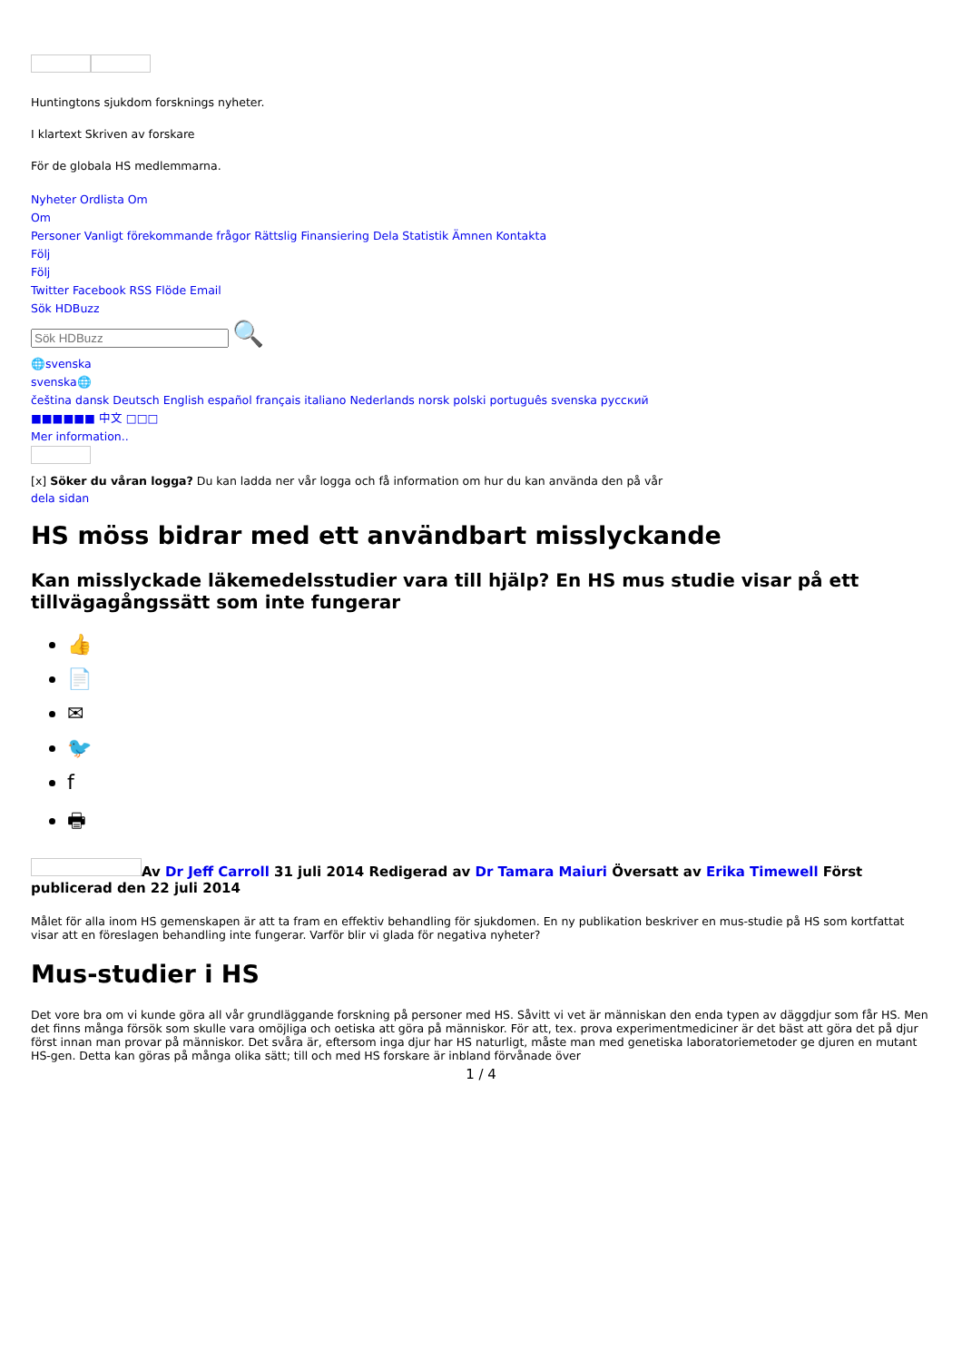Huntingtons sjukdom forsknings nyheter.
I klartext Skriven av forskare
För de globala HS medlemmarna.
Nyheter Ordlista Om
Om
Personer Vanligt förekommande frågor Rättslig Finansiering Dela Statistik Ämnen Kontakta
Följ
Följ
Twitter Facebook RSS Flöde Email
Sök HDBuzz
🔍
🌐svenska
svenska🌐
čeština dansk Deutsch English español français italiano Nederlands norsk polski português svenska русский
■■■■■■ 中文 □□□
Mer information..
[x] Söker du våran logga? Du kan ladda ner vår logga och få information om hur du kan använda den på vår
dela sidan
HS möss bidrar med ett användbart misslyckande
Kan misslyckade läkemedelsstudier vara till hjälp? En HS mus studie visar på ett tillvägagångssätt som inte fungerar
👍
📄
✉
🐦
f
🖶
Av Dr Jeff Carroll 31 juli 2014 Redigerad av Dr Tamara Maiuri Översatt av Erika Timewell Först publicerad den 22 juli 2014
Målet för alla inom HS gemenskapen är att ta fram en effektiv behandling för sjukdomen. En ny publikation beskriver en mus-studie på HS som kortfattat visar att en föreslagen behandling inte fungerar. Varför blir vi glada för negativa nyheter?
Mus-studier i HS
Det vore bra om vi kunde göra all vår grundläggande forskning på personer med HS. Såvitt vi vet är människan den enda typen av däggdjur som får HS. Men det finns många försök som skulle vara omöjliga och oetiska att göra på människor. För att, tex. prova experimentmediciner är det bäst att göra det på djur först innan man provar på människor. Det svåra är, eftersom inga djur har HS naturligt, måste man med genetiska laboratoriemetoder ge djuren en mutant HS-gen. Detta kan göras på många olika sätt; till och med HS forskare är inbland förvånade över
1 / 4